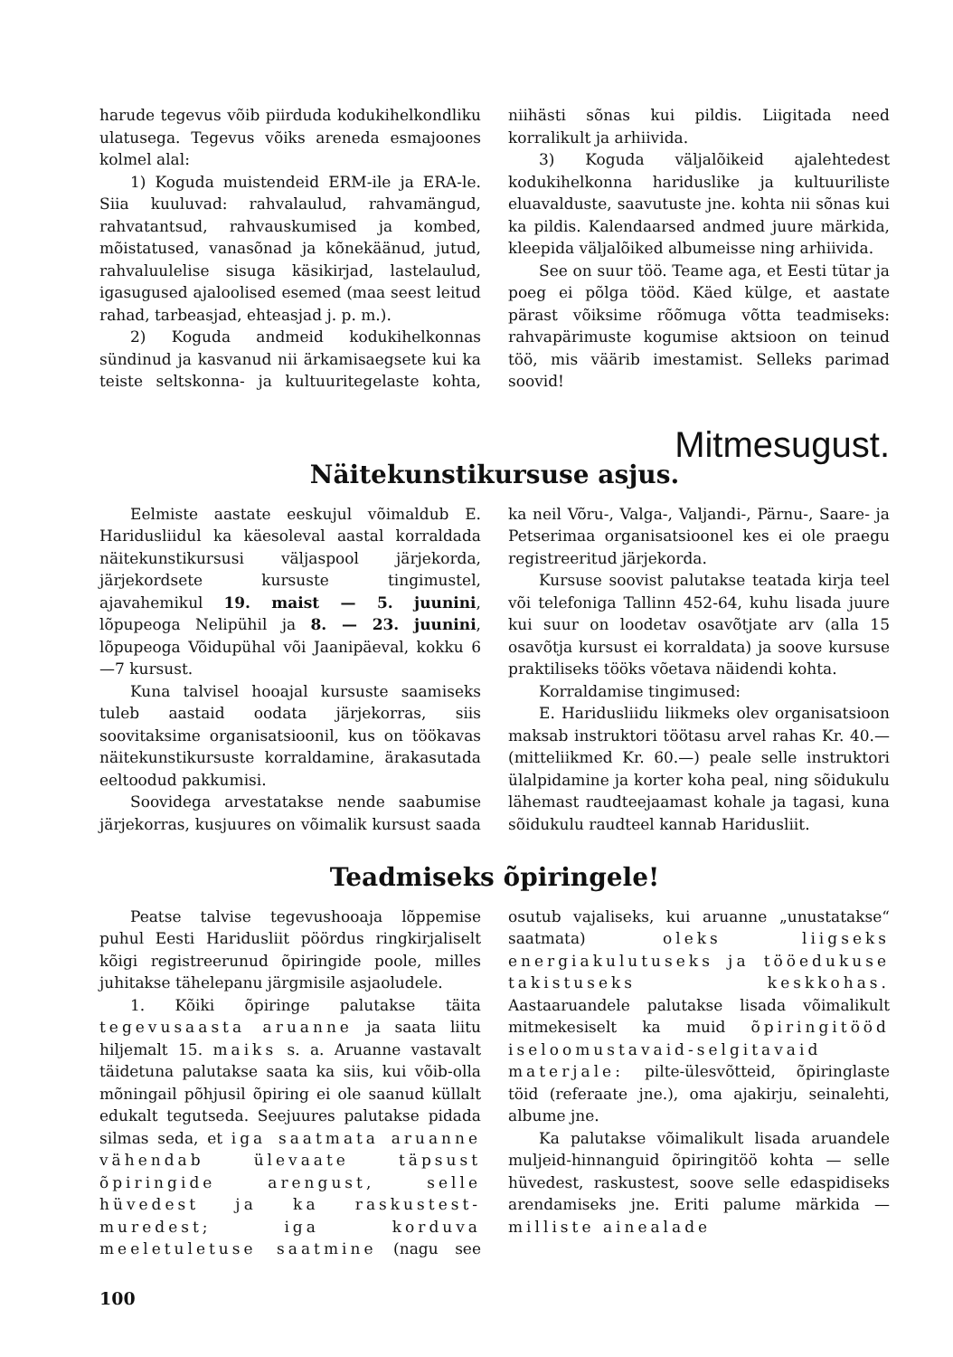harude tegevus võib piirduda kodukihelkondliku ulatusega. Tegevus võiks areneda esmajoones kolmel alal:
1) Koguda muistendeid ERM-ile ja ERA-le. Siia kuuluvad: rahvalaulud, rahvamängud, rahvatantsud, rahvauskumised ja kombed, mõistatused, vanasõnad ja kõnekäänud, jutud, rahvaluulelise sisuga käsikirjad, lastelaulud, igasugused ajaloolised esemed (maa seest leitud rahad, tarbeasjad, ehteasjad j. p. m.).
2) Koguda andmeid kodukihelkonnas sündinud ja kasvanud nii ärkamisaegsete kui ka teiste seltskonna- ja kultuuritegelaste kohta, niihästi sõnas kui pildis. Liigitada need korralikult ja arhiivida.
3) Koguda väljalõikeid ajalehtedest kodukihelkonna hariduslike ja kultuuriliste eluavalduste, saavutuste jne. kohta nii sõnas kui ka pildis. Kalendaarsed andmed juure märkida, kleepida väljalõiked albumeisse ning arhiivida.
See on suur töö. Teame aga, et Eesti tütar ja poeg ei põlga tööd. Käed külge, et aastate pärast võiksime rõõmuga võtta teadmiseks: rahvapärimuste kogumise aktsioon on teinud töö, mis väärib imestamist. Selleks parimad soovid!
Mitmesugust.
Näitekunstikursuse asjus.
Eelmiste aastate eeskujul võimaldub E. Haridusliidul ka käesoleval aastal korraldada näitekunstikursusi väljaspool järjekorda, järjekordsete kursuste tingimustel, ajavahemikul 19. maist — 5. juunini, lõpupeoga Nelipühil ja 8. — 23. juunini, lõpupeoga Võidupühal või Jaanipäeval, kokku 6—7 kursust.
Kuna talvisel hooajal kursuste saamiseks tuleb aastaid oodata järjekorras, siis soovitaksime organisatsioonil, kus on töökavas näitekunstikursuste korraldamine, ärakasutada eeltoodud pakkumisi.
Soovidega arvestatakse nende saabumise järjekorras, kusjuures on võimalik kursust saada ka neil Võru-, Valga-, Valjandi-, Pärnu-, Saare- ja Petserimaa organisatsioonel kes ei ole praegu registreeritud järjekorda.
Kursuse soovist palutakse teatada kirja teel või telefoniga Tallinn 452-64, kuhu lisada juure kui suur on loodetav osavõtjate arv (alla 15 osavõtja kursust ei korraldata) ja soove kursuse praktiliseks tööks võetava näidendi kohta.
Korraldamise tingimused:
E. Haridusliidu liikmeks olev organisatsioon maksab instruktori töötasu arvel rahas Kr. 40.— (mitteliikmed Kr. 60.—) peale selle instruktori ülalpidamine ja korter koha peal, ning sõidukulu lähemast raudteejaamast kohale ja tagasi, kuna sõidukulu raudteel kannab Haridusliit.
Teadmiseks õpiringele!
Peatse talvise tegevushooaja lõppemise puhul Eesti Haridusliit pöördus ringkirjaliselt kõigi registreerunud õpiringide poole, milles juhitakse tähelepanu järgmisile asjaoludele.
1. Kõiki õpiringe palutakse täita tegevusaasta aruanne ja saata liitu hiljemalt 15. maiks s. a. Aruanne vastavalt täidetuna palutakse saata ka siis, kui võib-olla mõningail põhjusil õpiring ei ole saanud küllalt edukalt tegutseda. Seejuures palutakse pidada silmas seda, et iga saatmata aruanne vähendab ülevaate täpsust õpiringide arengust, selle hüvedest ja ka raskustest-muredest; iga korduva meeletuletuse saatmine (nagu see osutub vajaliseks, kui aruanne „unustatakse“ saatmata) oleks liigseks energiakulutuseks ja tööedukuse takistuseks keskkohas. Aastaaruandele palutakse lisada võimalikult mitmekesiselt ka muid õpiringitööd iseloomustavaid-selgitavaid materjale: pilte-ülesvõtteid, õpiringlaste töid (referaate jne.), oma ajakirju, seinalehti, albume jne.
Ka palutakse võimalikult lisada aruandele muljeid-hinnanguid õpiringitöö kohta — selle hüvedest, raskustest, soove selle edaspidiseks arendamiseks jne. Eriti palume märkida — milliste ainealade
100